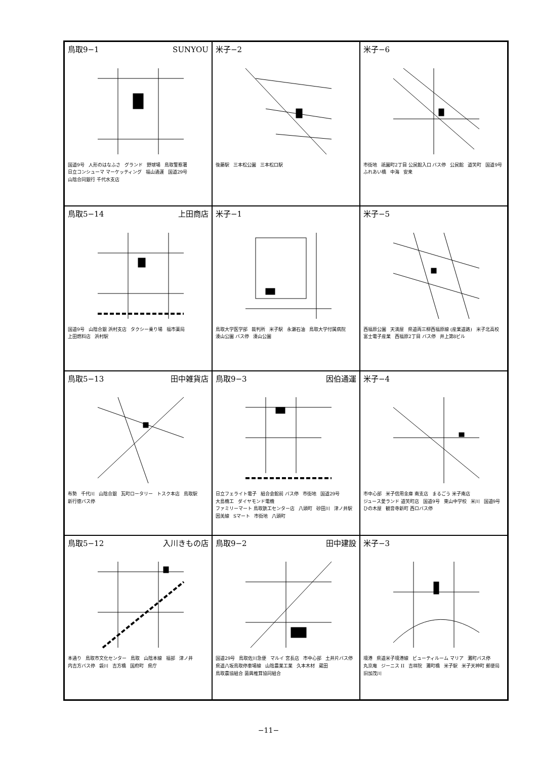鳥取9−1 SUNYOU
国道9号 人形のはなふさ グランド 野球場 鳥取警察署 日立コンシューマ マーケッティング 福山通運 国道29号 山陰合同銀行 千代水支店
米子−2
後藤駅 三本松公園 三本松口駅
米子−6
市街地 祇園町2丁目 公民館入口 バス停 公民館 道笑町 国道9号 ふれあい橋 中海 安来
鳥取5−14 上田商店
国道9号 山陰合銀 浜村支店 タクシー乗り場 福市薬局 上田燃料店 浜村駅
米子−1
鳥取大学医学部 裁判所 米子駅 永瀬石油 鳥取大学付属病院 湊山公園 バス停 湊山公園
米子−5
西福原公園 天満屋 県道両三柳西福原線 (産業道路) 米子北高校 富士電子産業 西福原2丁目 バス停 井上第8ビル
鳥取5−13 田中雑貨店
布勢 千代川 山陰合銀 瓦町ロータリー トスク本店 鳥取駅 新行徳バス停
鳥取9−3 因伯通運
日立フェライト電子 組合会館前 バス停 市街地 国道29号 大島機工 ダイヤモンド電機 ファミリーマート 鳥取鉄工センター店 八頭町 砂田川 津ノ井駅 因美線 Sマート 市街地 八頭町
米子−4
市中心部 米子信用金庫 南支店 まるごう 米子南店 ジュース愛ランド 道笑町店 国道9号 東山中学校 米川 国道9号 ひの木屋 観音寺新町 西ロバス停
鳥取5−12 入川きもの店
本通り 鳥取市文化センター 鳥取 山陰本線 福部 津ノ井 内吉方バス停 袋川 吉方橋 国府町 県庁
鳥取9−2 田中建設
国道29号 鳥取佐川急便 マルイ 宮長店 市中心部 土井片バス停 県道八坂鳥取停車場線 山陰農業工業 久本木材 蔵田 鳥取農協組合 菌興椎茸協同組合
米子−3
境港 県道米子境港線 ビューティルーム マリア 灘町バス停 丸京庵 ジーニス II 吉祥院 灘町橋 米子駅 米子天神町 郵便局 旧加茂川
−11−